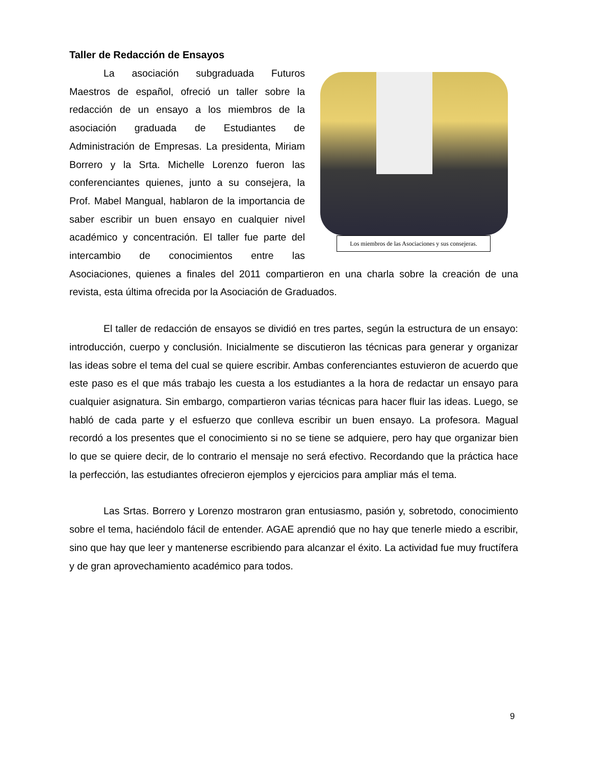Taller de Redacción de Ensayos
Los miembros de las Asociaciones y sus consejeras.
La asociación subgraduada Futuros Maestros de español, ofreció un taller sobre la redacción de un ensayo a los miembros de la asociación graduada de Estudiantes de Administración de Empresas. La presidenta, Miriam Borrero y la Srta. Michelle Lorenzo fueron las conferenciantes quienes, junto a su consejera, la Prof. Mabel Mangual, hablaron de la importancia de saber escribir un buen ensayo en cualquier nivel académico y concentración. El taller fue parte del intercambio de conocimientos entre las Asociaciones, quienes a finales del 2011 compartieron en una charla sobre la creación de una revista, esta última ofrecida por la Asociación de Graduados.
El taller de redacción de ensayos se dividió en tres partes, según la estructura de un ensayo: introducción, cuerpo y conclusión. Inicialmente se discutieron las técnicas para generar y organizar las ideas sobre el tema del cual se quiere escribir. Ambas conferenciantes estuvieron de acuerdo que este paso es el que más trabajo les cuesta a los estudiantes a la hora de redactar un ensayo para cualquier asignatura. Sin embargo, compartieron varias técnicas para hacer fluir las ideas. Luego, se habló de cada parte y el esfuerzo que conlleva escribir un buen ensayo. La profesora. Magual recordó a los presentes que el conocimiento si no se tiene se adquiere, pero hay que organizar bien lo que se quiere decir, de lo contrario el mensaje no será efectivo. Recordando que la práctica hace la perfección, las estudiantes ofrecieron ejemplos y ejercicios para ampliar más el tema.
Las Srtas. Borrero y Lorenzo mostraron gran entusiasmo, pasión y, sobretodo, conocimiento sobre el tema, haciéndolo fácil de entender. AGAE aprendió que no hay que tenerle miedo a escribir, sino que hay que leer y mantenerse escribiendo para alcanzar el éxito. La actividad fue muy fructífera y de gran aprovechamiento académico para todos.
9